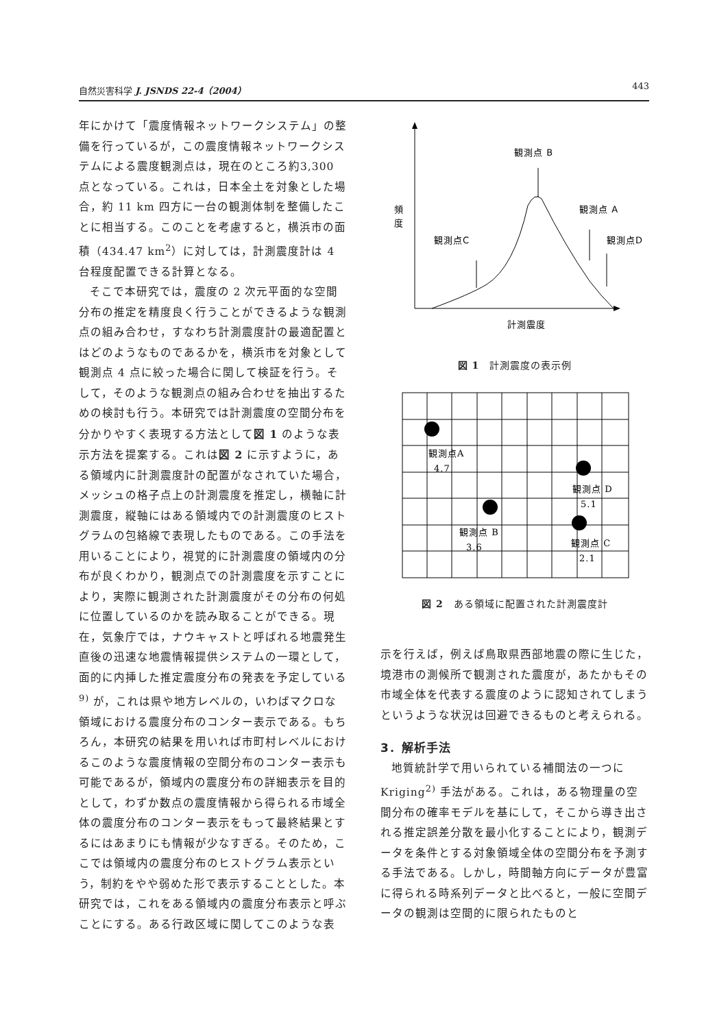自然災害科学 J. JSNDS 22-4（2004） 443
年にかけて「震度情報ネットワークシステム」の整備を行っているが，この震度情報ネットワークシステムによる震度観測点は，現在のところ約3,300 点となっている。これは，日本全土を対象とした場合，約 11 km 四方に一台の観測体制を整備したことに相当する。このことを考慮すると，横浜市の面積（434.47 km<sup>2</sup>）に対しては，計測震度計は 4 台程度配置できる計算となる。
そこで本研究では，震度の 2 次元平面的な空間分布の推定を精度良く行うことができるような観測点の組み合わせ，すなわち計測震度計の最適配置とはどのようなものであるかを，横浜市を対象として観測点 4 点に絞った場合に関して検証を行う。そして，そのような観測点の組み合わせを抽出するための検討も行う。本研究では計測震度の空間分布を分かりやすく表現する方法として図 1 のような表示方法を提案する。これは図 2 に示すように，ある領域内に計測震度計の配置がなされていた場合，メッシュの格子点上の計測震度を推定し，横軸に計測震度，縦軸にはある領域内での計測震度のヒストグラムの包絡線で表現したものである。この手法を用いることにより，視覚的に計測震度の領域内の分布が良くわかり，観測点での計測震度を示すことにより，実際に観測された計測震度がその分布の何処に位置しているのかを読み取ることができる。現在，気象庁では，ナウキャストと呼ばれる地震発生直後の迅速な地震情報提供システムの一環として，面的に内挿した推定震度分布の発表を予定している<sup>9)</sup> が，これは県や地方レベルの，いわばマクロな領域における震度分布のコンター表示である。もちろん，本研究の結果を用いれば市町村レベルにおけるこのような震度情報の空間分布のコンター表示も可能であるが，領域内の震度分布の詳細表示を目的として，わずか数点の震度情報から得られる市域全体の震度分布のコンター表示をもって最終結果とするにはあまりにも情報が少なすぎる。そのため，ここでは領域内の震度分布のヒストグラム表示という，制約をやや弱めた形で表示することとした。本研究では，これをある領域内の震度分布表示と呼ぶことにする。ある行政区域に関してこのような表
観測点 B
観測点 A
観測点C
観測点D
頻
度
計測震度
図 1　計測震度の表示例
観測点A
4.7
観測点 D
5.1
観測点 B
3.6
観測点 C
2.1
図 2　ある領域に配置された計測震度計
示を行えば，例えば鳥取県西部地震の際に生じた，境港市の測候所で観測された震度が，あたかもその市域全体を代表する震度のように認知されてしまうというような状況は回避できるものと考えられる。
3．解析手法
地質統計学で用いられている補間法の一つに Kriging<sup>2)</sup> 手法がある。これは，ある物理量の空間分布の確率モデルを基にして，そこから導き出される推定誤差分散を最小化することにより，観測データを条件とする対象領域全体の空間分布を予測する手法である。しかし，時間軸方向にデータが豊富に得られる時系列データと比べると，一般に空間データの観測は空間的に限られたものと